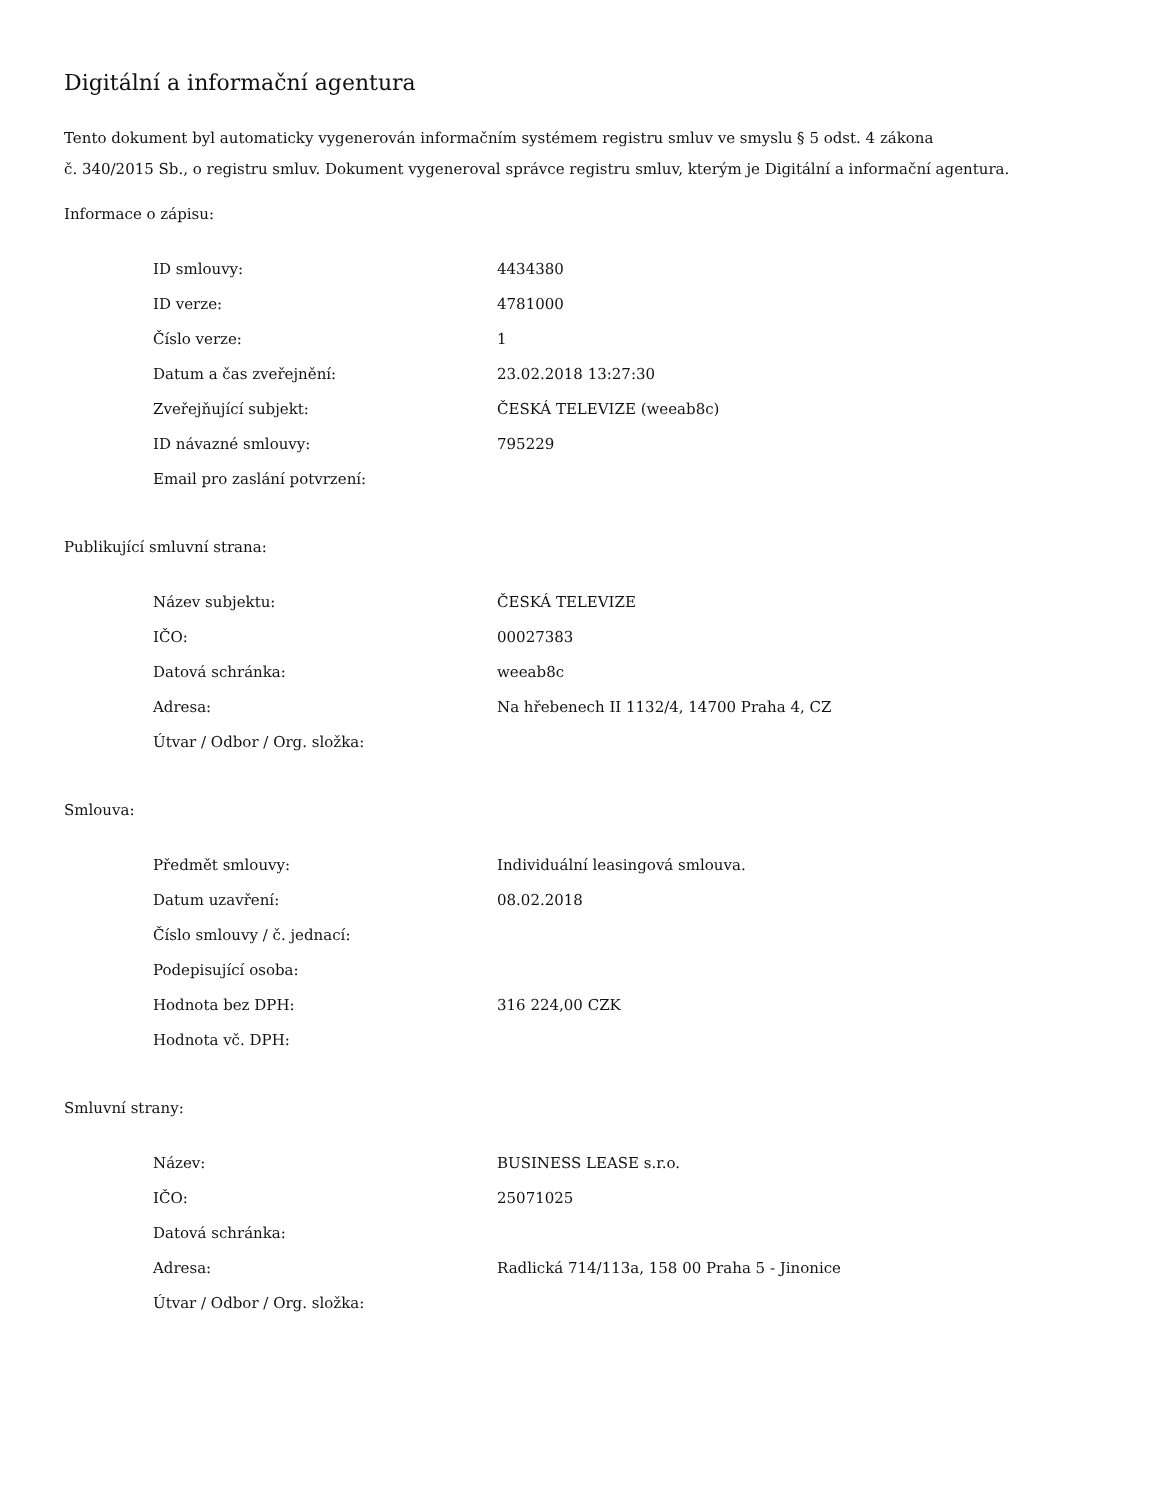Digitální a informační agentura
Tento dokument byl automaticky vygenerován informačním systémem registru smluv ve smyslu § 5 odst. 4 zákona
č. 340/2015 Sb., o registru smluv. Dokument vygeneroval správce registru smluv, kterým je Digitální a informační agentura.
Informace o zápisu:
| ID smlouvy: | 4434380 |
| ID verze: | 4781000 |
| Číslo verze: | 1 |
| Datum a čas zveřejnění: | 23.02.2018 13:27:30 |
| Zveřejňující subjekt: | ČESKÁ TELEVIZE (weeab8c) |
| ID návazné smlouvy: | 795229 |
| Email pro zaslání potvrzení: | |
Publikující smluvní strana:
| Název subjektu: | ČESKÁ TELEVIZE |
| IČO: | 00027383 |
| Datová schránka: | weeab8c |
| Adresa: | Na hřebenech II 1132/4, 14700 Praha 4, CZ |
| Útvar / Odbor / Org. složka: | |
Smlouva:
| Předmět smlouvy: | Individuální leasingová smlouva. |
| Datum uzavření: | 08.02.2018 |
| Číslo smlouvy / č. jednací: | |
| Podepisující osoba: | |
| Hodnota bez DPH: | 316 224,00 CZK |
| Hodnota vč. DPH: | |
Smluvní strany:
| Název: | BUSINESS LEASE s.r.o. |
| IČO: | 25071025 |
| Datová schránka: | |
| Adresa: | Radlická 714/113a, 158 00 Praha 5 - Jinonice |
| Útvar / Odbor / Org. složka: | |